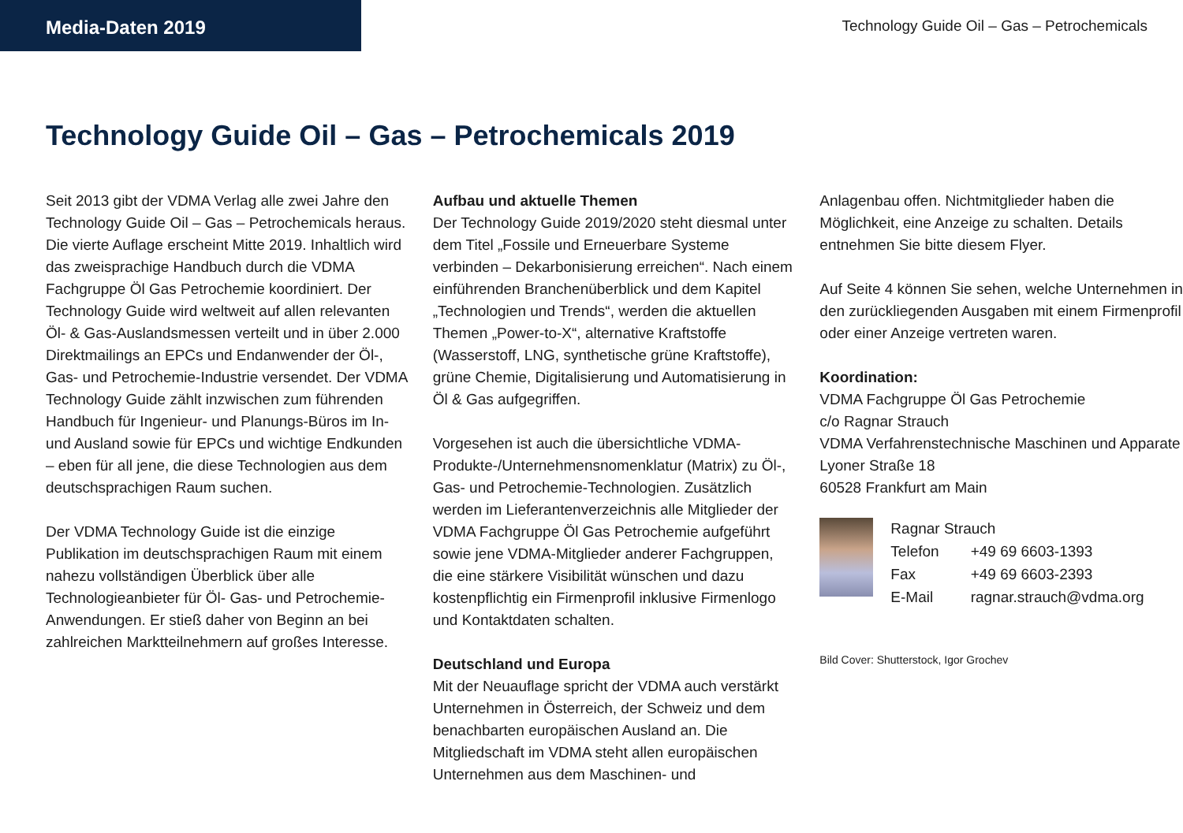Media-Daten 2019
Technology Guide Oil – Gas – Petrochemicals
Technology Guide Oil – Gas – Petrochemicals 2019
Seit 2013 gibt der VDMA Verlag alle zwei Jahre den Technology Guide Oil – Gas – Petrochemicals heraus. Die vierte Auflage erscheint Mitte 2019. Inhaltlich wird das zweisprachige Handbuch durch die VDMA Fachgruppe Öl Gas Petrochemie koordiniert. Der Technology Guide wird weltweit auf allen relevanten Öl- & Gas-Auslandsmessen verteilt und in über 2.000 Direktmailings an EPCs und Endanwender der Öl-, Gas- und Petrochemie-Industrie versendet. Der VDMA Technology Guide zählt inzwischen zum führenden Handbuch für Ingenieur- und Planungs-Büros im In- und Ausland sowie für EPCs und wichtige Endkunden – eben für all jene, die diese Technologien aus dem deutschsprachigen Raum suchen.
Der VDMA Technology Guide ist die einzige Publikation im deutschsprachigen Raum mit einem nahezu vollständigen Überblick über alle Technologieanbieter für Öl- Gas- und Petrochemie-Anwendungen. Er stieß daher von Beginn an bei zahlreichen Marktteilnehmern auf großes Interesse.
Aufbau und aktuelle Themen
Der Technology Guide 2019/2020 steht diesmal unter dem Titel „Fossile und Erneuerbare Systeme verbinden – Dekarbonisierung erreichen“. Nach einem einführenden Branchenüberblick und dem Kapitel „Technologien und Trends“, werden die aktuellen Themen „Power-to-X“, alternative Kraftstoffe (Wasserstoff, LNG, synthetische grüne Kraftstoffe), grüne Chemie, Digitalisierung und Automatisierung in Öl & Gas aufgegriffen.
Vorgesehen ist auch die übersichtliche VDMA-Produkte-/Unternehmensnomenklatur (Matrix) zu Öl-, Gas- und Petrochemie-Technologien. Zusätzlich werden im Lieferantenverzeichnis alle Mitglieder der VDMA Fachgruppe Öl Gas Petrochemie aufgeführt sowie jene VDMA-Mitglieder anderer Fachgruppen, die eine stärkere Visibilität wünschen und dazu kostenpflichtig ein Firmenprofil inklusive Firmenlogo und Kontaktdaten schalten.
Deutschland und Europa
Mit der Neuauflage spricht der VDMA auch verstärkt Unternehmen in Österreich, der Schweiz und dem benachbarten europäischen Ausland an. Die Mitgliedschaft im VDMA steht allen europäischen Unternehmen aus dem Maschinen- und
Anlagenbau offen. Nichtmitglieder haben die Möglichkeit, eine Anzeige zu schalten. Details entnehmen Sie bitte diesem Flyer.
Auf Seite 4 können Sie sehen, welche Unternehmen in den zurückliegenden Ausgaben mit einem Firmenprofil oder einer Anzeige vertreten waren.
Koordination:
VDMA Fachgruppe Öl Gas Petrochemie
c/o Ragnar Strauch
VDMA Verfahrenstechnische Maschinen und Apparate
Lyoner Straße 18
60528 Frankfurt am Main
| Ragnar Strauch | |
| Telefon | +49 69 6603-1393 |
| Fax | +49 69 6603-2393 |
| E-Mail | ragnar.strauch@vdma.org |
Bild Cover: Shutterstock, Igor Grochev